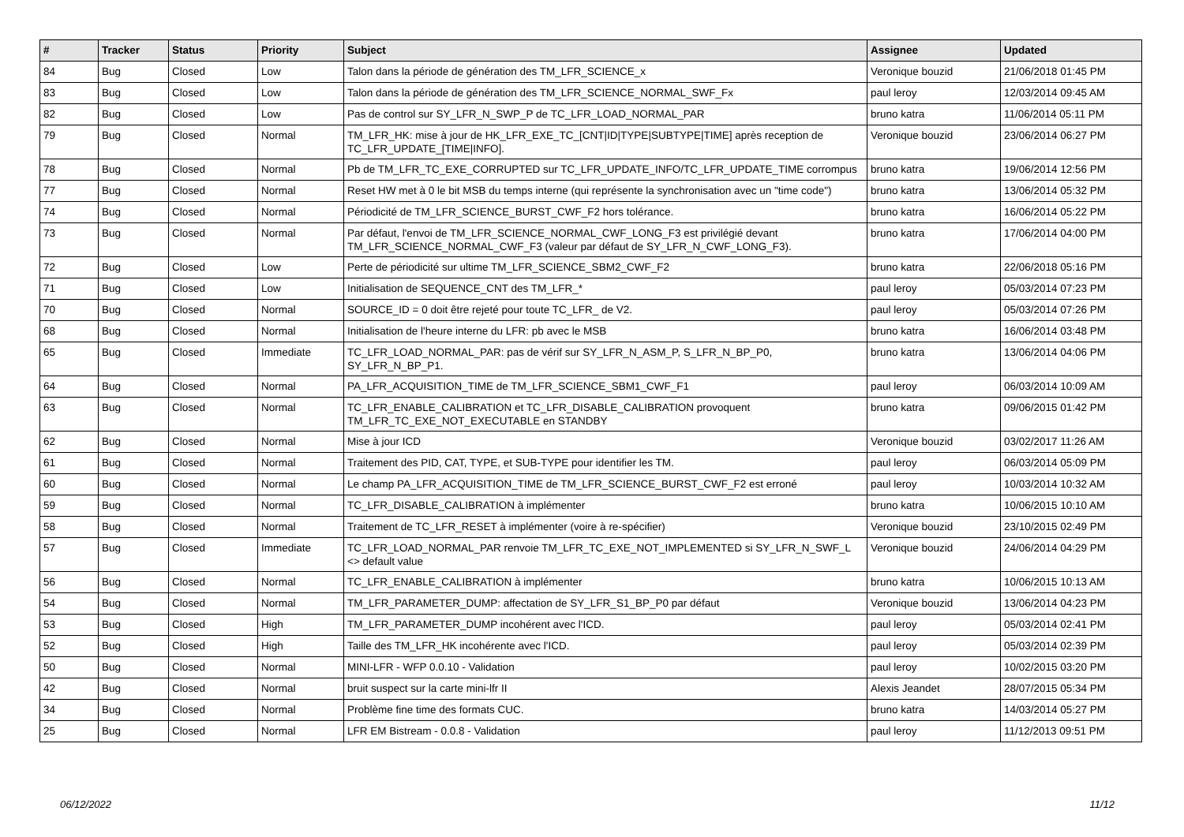| # | Tracker | Status | Priority | Subject | Assignee | Updated |
| --- | --- | --- | --- | --- | --- | --- |
| 84 | Bug | Closed | Low | Talon dans la période de génération des TM_LFR_SCIENCE_x | Veronique bouzid | 21/06/2018 01:45 PM |
| 83 | Bug | Closed | Low | Talon dans la période de génération des TM_LFR_SCIENCE_NORMAL_SWF_Fx | paul leroy | 12/03/2014 09:45 AM |
| 82 | Bug | Closed | Low | Pas de control sur SY_LFR_N_SWP_P de TC_LFR_LOAD_NORMAL_PAR | bruno katra | 11/06/2014 05:11 PM |
| 79 | Bug | Closed | Normal | TM_LFR_HK: mise à jour de HK_LFR_EXE_TC_[CNT/ID/TYPE/SUBTYPE/TIME] après reception de TC_LFR_UPDATE_[TIME/INFO]. | Veronique bouzid | 23/06/2014 06:27 PM |
| 78 | Bug | Closed | Normal | Pb de TM_LFR_TC_EXE_CORRUPTED sur TC_LFR_UPDATE_INFO/TC_LFR_UPDATE_TIME corrompus | bruno katra | 19/06/2014 12:56 PM |
| 77 | Bug | Closed | Normal | Reset HW met à 0 le bit MSB du temps interne (qui représente la synchronisation avec un "time code") | bruno katra | 13/06/2014 05:32 PM |
| 74 | Bug | Closed | Normal | Périodicité de TM_LFR_SCIENCE_BURST_CWF_F2 hors tolérance. | bruno katra | 16/06/2014 05:22 PM |
| 73 | Bug | Closed | Normal | Par défaut, l'envoi de TM_LFR_SCIENCE_NORMAL_CWF_LONG_F3 est privilégié devant TM_LFR_SCIENCE_NORMAL_CWF_F3 (valeur par défaut de SY_LFR_N_CWF_LONG_F3). | bruno katra | 17/06/2014 04:00 PM |
| 72 | Bug | Closed | Low | Perte de périodicité sur ultime TM_LFR_SCIENCE_SBM2_CWF_F2 | bruno katra | 22/06/2018 05:16 PM |
| 71 | Bug | Closed | Low | Initialisation de SEQUENCE_CNT des TM_LFR_* | paul leroy | 05/03/2014 07:23 PM |
| 70 | Bug | Closed | Normal | SOURCE_ID = 0 doit être rejeté pour toute TC_LFR_ de V2. | paul leroy | 05/03/2014 07:26 PM |
| 68 | Bug | Closed | Normal | Initialisation de l'heure interne du LFR: pb avec le MSB | bruno katra | 16/06/2014 03:48 PM |
| 65 | Bug | Closed | Immediate | TC_LFR_LOAD_NORMAL_PAR: pas de vérif sur SY_LFR_N_ASM_P, S_LFR_N_BP_P0, SY_LFR_N_BP_P1. | bruno katra | 13/06/2014 04:06 PM |
| 64 | Bug | Closed | Normal | PA_LFR_ACQUISITION_TIME de TM_LFR_SCIENCE_SBM1_CWF_F1 | paul leroy | 06/03/2014 10:09 AM |
| 63 | Bug | Closed | Normal | TC_LFR_ENABLE_CALIBRATION et TC_LFR_DISABLE_CALIBRATION provoquent TM_LFR_TC_EXE_NOT_EXECUTABLE en STANDBY | bruno katra | 09/06/2015 01:42 PM |
| 62 | Bug | Closed | Normal | Mise à jour ICD | Veronique bouzid | 03/02/2017 11:26 AM |
| 61 | Bug | Closed | Normal | Traitement des PID, CAT, TYPE, et SUB-TYPE pour identifier les TM. | paul leroy | 06/03/2014 05:09 PM |
| 60 | Bug | Closed | Normal | Le champ PA_LFR_ACQUISITION_TIME de TM_LFR_SCIENCE_BURST_CWF_F2 est erroné | paul leroy | 10/03/2014 10:32 AM |
| 59 | Bug | Closed | Normal | TC_LFR_DISABLE_CALIBRATION à implémenter | bruno katra | 10/06/2015 10:10 AM |
| 58 | Bug | Closed | Normal | Traitement de TC_LFR_RESET à implémenter (voire à re-spécifier) | Veronique bouzid | 23/10/2015 02:49 PM |
| 57 | Bug | Closed | Immediate | TC_LFR_LOAD_NORMAL_PAR renvoie TM_LFR_TC_EXE_NOT_IMPLEMENTED si SY_LFR_N_SWF_L <> default value | Veronique bouzid | 24/06/2014 04:29 PM |
| 56 | Bug | Closed | Normal | TC_LFR_ENABLE_CALIBRATION à implémenter | bruno katra | 10/06/2015 10:13 AM |
| 54 | Bug | Closed | Normal | TM_LFR_PARAMETER_DUMP: affectation de SY_LFR_S1_BP_P0 par défaut | Veronique bouzid | 13/06/2014 04:23 PM |
| 53 | Bug | Closed | High | TM_LFR_PARAMETER_DUMP incohérent avec l'ICD. | paul leroy | 05/03/2014 02:41 PM |
| 52 | Bug | Closed | High | Taille des TM_LFR_HK incohérente avec l'ICD. | paul leroy | 05/03/2014 02:39 PM |
| 50 | Bug | Closed | Normal | MINI-LFR - WFP 0.0.10 - Validation | paul leroy | 10/02/2015 03:20 PM |
| 42 | Bug | Closed | Normal | bruit suspect sur la carte mini-lfr II | Alexis Jeandet | 28/07/2015 05:34 PM |
| 34 | Bug | Closed | Normal | Problème fine time des formats CUC. | bruno katra | 14/03/2014 05:27 PM |
| 25 | Bug | Closed | Normal | LFR EM Bistream - 0.0.8 - Validation | paul leroy | 11/12/2013 09:51 PM |
06/12/2022 11/12